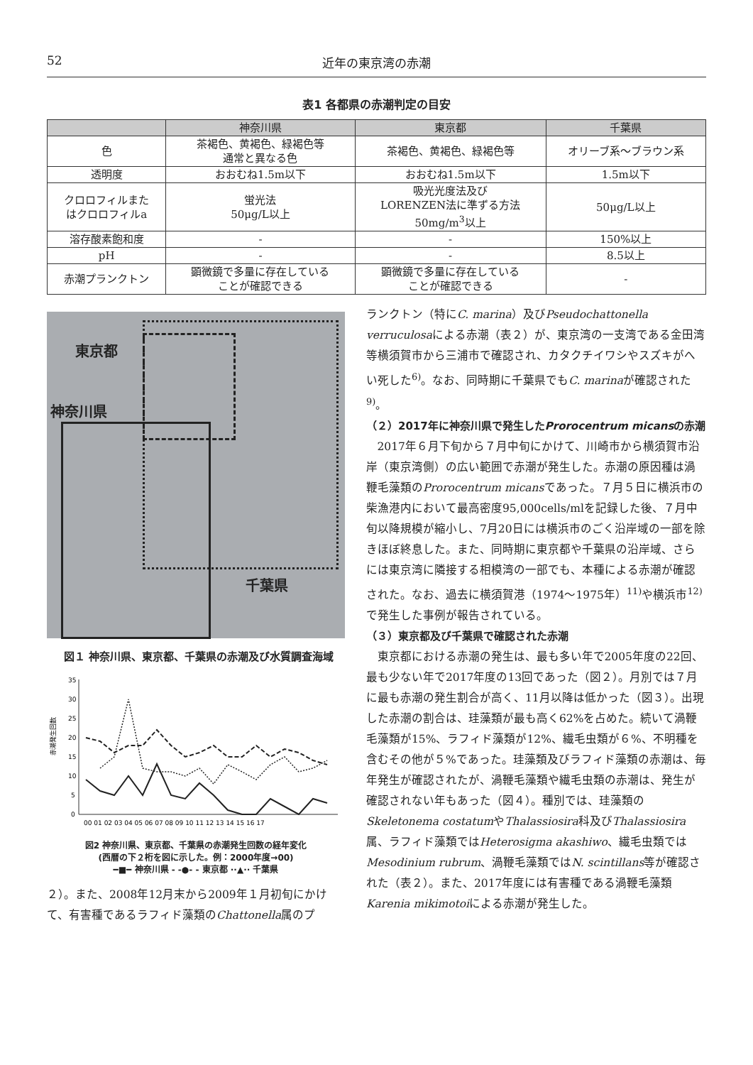52 近年の東京湾の赤潮
表1 各都県の赤潮判定の目安
| | 神奈川県 | 東京都 | 千葉県 |
| --- | --- | --- | --- |
| 色 | 茶褐色、黄褐色、緑褐色等 通常と異なる色 | 茶褐色、黄褐色、緑褐色等 | オリーブ系～ブラウン系 |
| 透明度 | おおむね1.5m以下 | おおむね1.5m以下 | 1.5m以下 |
| クロロフィルまた はクロロフィルa | 蛍光法 50μg/L以上 | 吸光光度法及び LORENZEN法に準ずる方法 50mg/m<sup>3</sup>以上 | 50μg/L以上 |
| 溶存酸素飽和度 | - | - | 150%以上 |
| pH | - | - | 8.5以上 |
| 赤潮プランクトン | 顕微鏡で多量に存在している ことが確認できる | 顕微鏡で多量に存在している ことが確認できる | - |
東京都
神奈川県
千葉県
図１ 神奈川県、東京都、千葉県の赤潮及び水質調査海域
赤潮発生回数
35
30
25
20
15
10
5
0
00 01 02 03 04 05 06 07 08 09 10 11 12 13 14 15 16 17
図2 神奈川県、東京都、千葉県の赤潮発生回数の経年変化
(西暦の下２桁を図に示した。例：2000年度→00)
━■━ 神奈川県 - -●- - 東京都 ··▲·· 千葉県
２）。また、2008年12月末から2009年１月初旬にかけて、有害種であるラフィド藻類のChattonella属のプ
ランクトン（特にC. marina）及びPseudochattonella verruculosaによる赤潮（表２）が、東京湾の一支湾である金田湾等横須賀市から三浦市で確認され、カタクチイワシやスズキがへい死した<sup>6)</sup>。なお、同時期に千葉県でもC. marinaが確認された<sup>9)</sup>。
（２）2017年に神奈川県で発生したProrocentrum micansの赤潮
2017年６月下旬から７月中旬にかけて、川崎市から横須賀市沿岸（東京湾側）の広い範囲で赤潮が発生した。赤潮の原因種は渦鞭毛藻類のProrocentrum micansであった。７月５日に横浜市の柴漁港内において最高密度95,000cells/mlを記録した後、７月中旬以降規模が縮小し、7月20日には横浜市のごく沿岸域の一部を除きほぼ終息した。また、同時期に東京都や千葉県の沿岸域、さらには東京湾に隣接する相模湾の一部でも、本種による赤潮が確認された。なお、過去に横須賀港（1974～1975年）<sup>11)</sup>や横浜市<sup>12)</sup>で発生した事例が報告されている。
（３）東京都及び千葉県で確認された赤潮
東京都における赤潮の発生は、最も多い年で2005年度の22回、最も少ない年で2017年度の13回であった（図２）。月別では７月に最も赤潮の発生割合が高く、11月以降は低かった（図３）。出現した赤潮の割合は、珪藻類が最も高く62%を占めた。続いて渦鞭毛藻類が15%、ラフィド藻類が12%、繊毛虫類が６%、不明種を含むその他が５%であった。珪藻類及びラフィド藻類の赤潮は、毎年発生が確認されたが、渦鞭毛藻類や繊毛虫類の赤潮は、発生が確認されない年もあった（図４）。種別では、珪藻類のSkeletonema costatumやThalassiosira科及びThalassiosira属、ラフィド藻類ではHeterosigma akashiwo、繊毛虫類ではMesodinium rubrum、渦鞭毛藻類ではN. scintillans等が確認された（表２）。また、2017年度には有害種である渦鞭毛藻類Karenia mikimotoiによる赤潮が発生した。